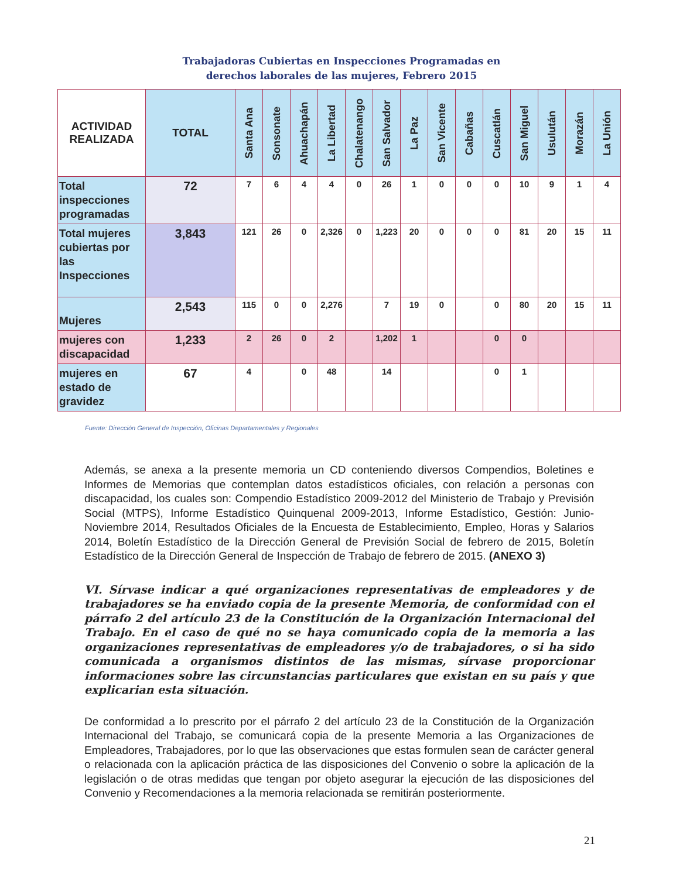Trabajadoras Cubiertas en Inspecciones Programadas en
derechos laborales de las mujeres, Febrero 2015
| ACTIVIDAD REALIZADA | TOTAL | Santa Ana | Sonsonate | Ahuachapán | La Libertad | Chalatenango | San Salvador | La Paz | San Vicente | Cabañas | Cuscatlán | San Miguel | Usulután | Morazán | La Unión |
| --- | --- | --- | --- | --- | --- | --- | --- | --- | --- | --- | --- | --- | --- | --- | --- |
| Total inspecciones programadas | 72 | 7 | 6 | 4 | 4 | 0 | 26 | 1 | 0 | 0 | 0 | 10 | 9 | 1 | 4 |
| Total mujeres cubiertas por las Inspecciones | 3,843 | 121 | 26 | 0 | 2,326 | 0 | 1,223 | 20 | 0 | 0 | 0 | 81 | 20 | 15 | 11 |
| Mujeres | 2,543 | 115 | 0 | 0 | 2,276 | | 7 | 19 | 0 | | 0 | 80 | 20 | 15 | 11 |
| mujeres con discapacidad | 1,233 | 2 | 26 | 0 | 2 | | 1,202 | 1 | | | 0 | 0 | | | |
| mujeres en estado de gravidez | 67 | 4 | | 0 | 48 | | 14 | | | | 0 | 1 | | | |
Fuente: Dirección General de Inspección, Oficinas Departamentales y Regionales
Además, se anexa a la presente memoria un CD conteniendo diversos Compendios, Boletines e Informes de Memorias que contemplan datos estadísticos oficiales, con relación a personas con discapacidad, los cuales son: Compendio Estadístico 2009-2012 del Ministerio de Trabajo y Previsión Social (MTPS), Informe Estadístico Quinquenal 2009-2013, Informe Estadístico, Gestión: Junio-Noviembre 2014, Resultados Oficiales de la Encuesta de Establecimiento, Empleo, Horas y Salarios 2014, Boletín Estadístico de la Dirección General de Previsión Social de febrero de 2015, Boletín Estadístico de la Dirección General de Inspección de Trabajo de febrero de 2015. (ANEXO 3)
VI. Sírvase indicar a qué organizaciones representativas de empleadores y de trabajadores se ha enviado copia de la presente Memoria, de conformidad con el párrafo 2 del artículo 23 de la Constitución de la Organización Internacional del Trabajo. En el caso de qué no se haya comunicado copia de la memoria a las organizaciones representativas de empleadores y/o de trabajadores, o si ha sido comunicada a organismos distintos de las mismas, sírvase proporcionar informaciones sobre las circunstancias particulares que existan en su país y que explicarian esta situación.
De conformidad a lo prescrito por el párrafo 2 del artículo 23 de la Constitución de la Organización Internacional del Trabajo, se comunicará copia de la presente Memoria a las Organizaciones de Empleadores, Trabajadores, por lo que las observaciones que estas formulen sean de carácter general o relacionada con la aplicación práctica de las disposiciones del Convenio o sobre la aplicación de la legislación o de otras medidas que tengan por objeto asegurar la ejecución de las disposiciones del Convenio y Recomendaciones a la memoria relacionada se remitirán posteriormente.
21